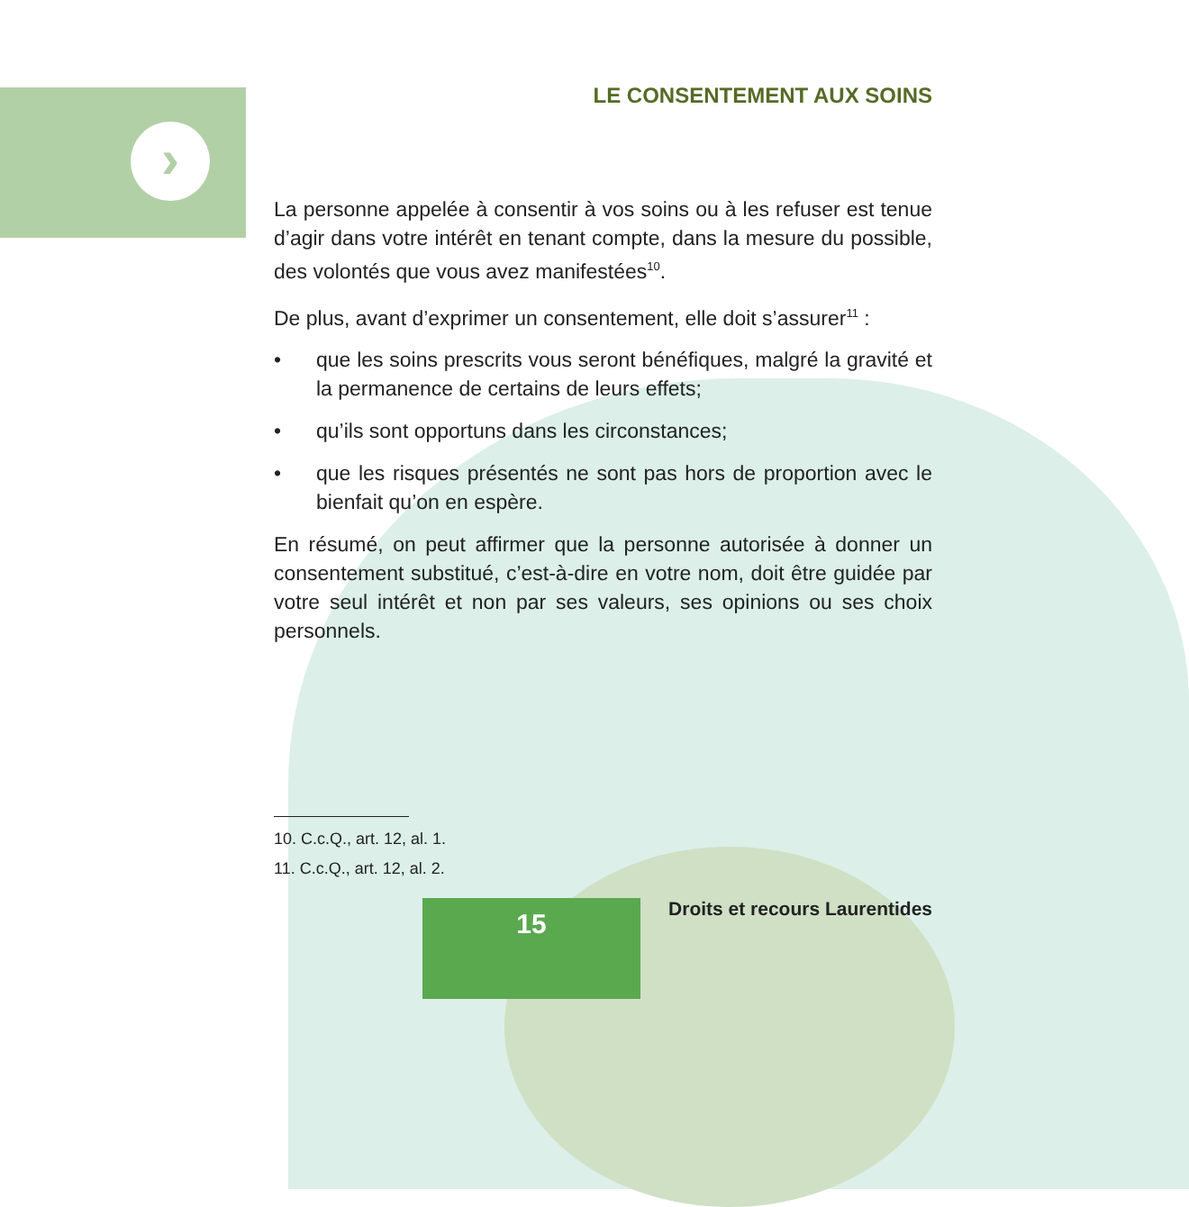›
LE CONSENTEMENT AUX SOINS
La personne appelée à consentir à vos soins ou à les refuser est tenue d’agir dans votre intérêt en tenant compte, dans la mesure du possible, des volontés que vous avez manifestées<sup>10</sup>.
De plus, avant d’exprimer un consentement, elle doit s’assurer<sup>11</sup> :
• que les soins prescrits vous seront bénéfiques, malgré la gravité et la permanence de certains de leurs effets;
• qu’ils sont opportuns dans les circonstances;
• que les risques présentés ne sont pas hors de proportion avec le bienfait qu’on en espère.
En résumé, on peut affirmer que la personne autorisée à donner un consentement substitué, c’est-à-dire en votre nom, doit être guidée par votre seul intérêt et non par ses valeurs, ses opinions ou ses choix personnels.
10. C.c.Q., art. 12, al. 1.
11. C.c.Q., art. 12, al. 2.
15
Droits et recours Laurentides